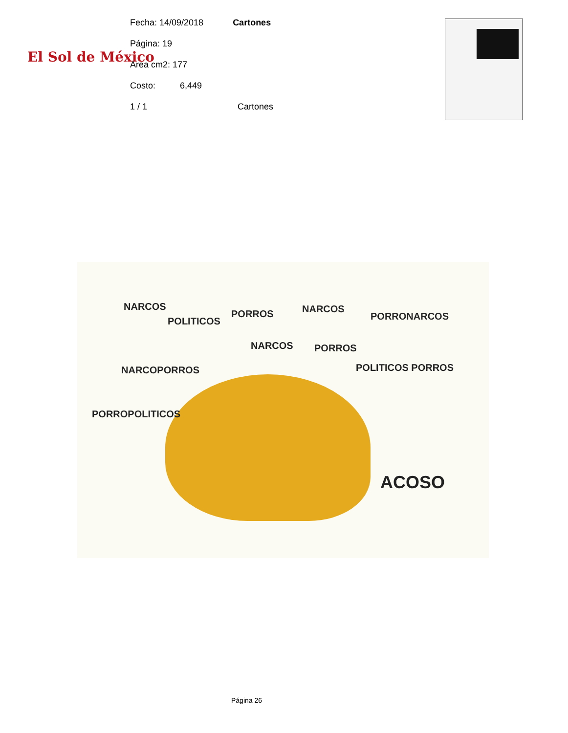El Sol de México
Fecha: 14/09/2018 Cartones
Página: 19
Area cm2: 177
Costo: 6,449
1 / 1 Cartones
NARCOS
POLITICOS
PORROS NARCOS
PORRONARCOS
NARCOS PORROS
NARCOPORROS POLITICOS PORROS
PORROPOLITICOS
ACOSO
Página 26